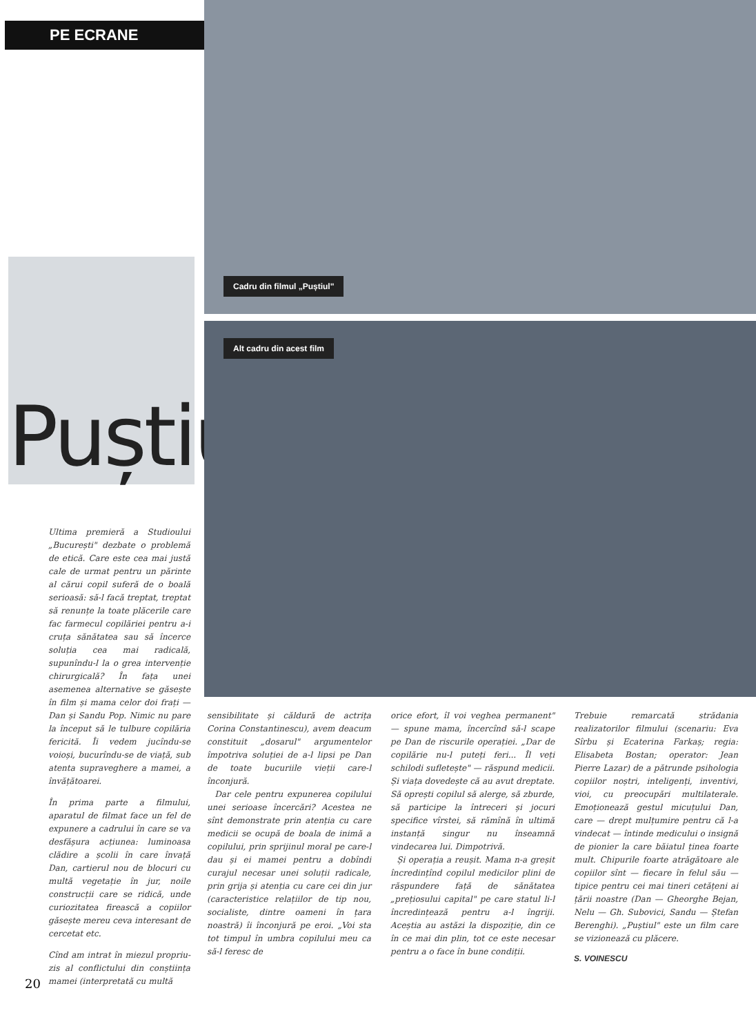PE ECRANE
Puștiul
Ultima premieră a Studioului „București" dezbate o problemă de etică. Care este cea mai justă cale de urmat pentru un părinte al cărui copil suferă de o boală serioasă: să-l facă treptat, treptat să renunțe la toate plăcerile care fac farmecul copilăriei pentru a-i cruța sănătatea sau să încerce soluția cea mai radicală, supunîndu-l la o grea intervenție chirurgicală? În fața unei asemenea alternative se găsește în film și mama celor doi frați — Dan și Sandu Pop. Nimic nu pare la început să le tulbure copilăria fericită. Îi vedem jucîndu-se voioși, bucurîndu-se de viață, sub atenta supraveghere a mamei, a învățătoarei.
În prima parte a filmului, aparatul de filmat face un fel de expunere a cadrului în care se va desfășura acțiunea: luminoasa clădire a școlii în care învață Dan, cartierul nou de blocuri cu multă vegetație în jur, noile construcții care se ridică, unde curiozitatea firească a copiilor găsește mereu ceva interesant de cercetat etc.
Cînd am intrat în miezul propriu-zis al conflictului din conștiința mamei (interpretată cu multă
Cadru din filmul „Puștiul"
Alt cadru din acest film
sensibilitate și căldură de actrița Corina Constantinescu), avem deacum constituit „dosarul" argumentelor împotriva soluției de a-l lipsi pe Dan de toate bucuriile vieții care-l înconjură.
Dar cele pentru expunerea copilului unei serioase încercări? Acestea ne sînt demonstrate prin atenția cu care medicii se ocupă de boala de inimă a copilului, prin sprijinul moral pe care-l dau și ei mamei pentru a dobîndi curajul necesar unei soluții radicale, prin grija și atenția cu care cei din jur (caracteristice relațiilor de tip nou, socialiste, dintre oameni în țara noastră) îi înconjură pe eroi. „Voi sta tot timpul în umbra copilului meu ca să-l feresc de
orice efort, îl voi veghea permanent" — spune mama, încercînd să-l scape pe Dan de riscurile operației. „Dar de copilărie nu-l puteți feri... Îl veți schilodi sufletește" — răspund medicii. Și viața dovedește că au avut dreptate. Să oprești copilul să alerge, să zburde, să participe la întreceri și jocuri specifice vîrstei, să rămînă în ultimă instanță singur nu înseamnă vindecarea lui. Dimpotrivă.
Și operația a reușit. Mama n-a greșit încredințînd copilul medicilor plini de răspundere față de sănătatea „prețiosului capital" pe care statul li-l încredințează pentru a-l îngriji. Aceștia au astăzi la dispoziție, din ce în ce mai din plin, tot ce este necesar pentru a o face în bune condiții.
Trebuie remarcată strădania realizatorilor filmului (scenariu: Eva Sîrbu și Ecaterina Farkaș; regia: Elisabeta Bostan; operator: Jean Pierre Lazar) de a pătrunde psihologia copiilor noștri, inteligenți, inventivi, vioi, cu preocupări multilaterale. Emoționează gestul micuțului Dan, care — drept mulțumire pentru că l-a vindecat — întinde medicului o insignă de pionier la care băiatul ținea foarte mult. Chipurile foarte atrăgătoare ale copiilor sînt — fiecare în felul său — tipice pentru cei mai tineri cetățeni ai țării noastre (Dan — Gheorghe Bejan, Nelu — Gh. Subovici, Sandu — Ștefan Berenghi). „Puștiul" este un film care se vizionează cu plăcere.
S. VOINESCU
20